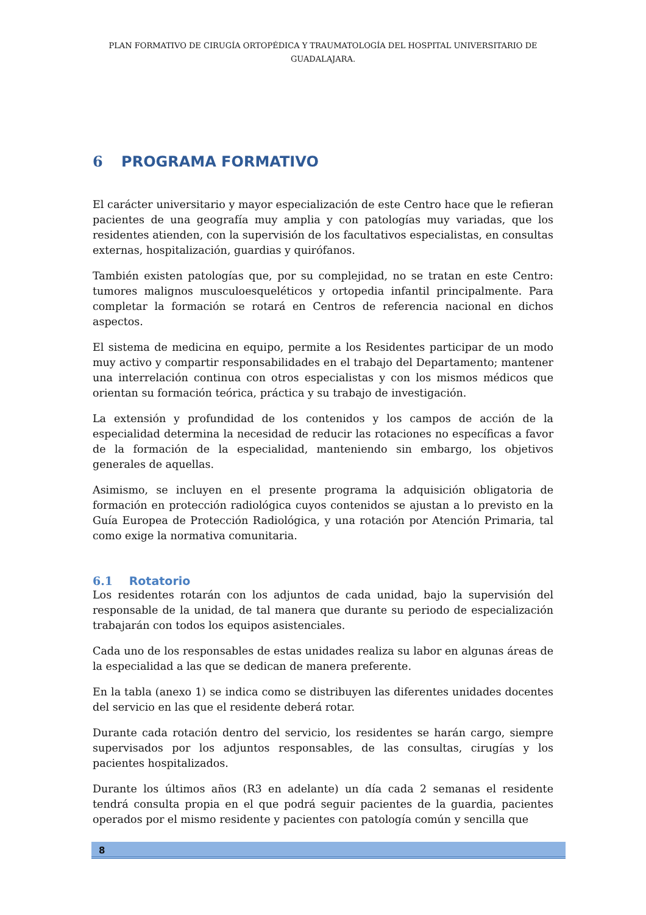PLAN FORMATIVO DE CIRUGÍA ORTOPÉDICA Y TRAUMATOLOGÍA DEL HOSPITAL UNIVERSITARIO DE GUADALAJARA.
6 PROGRAMA FORMATIVO
El carácter universitario y mayor especialización de este Centro hace que le refieran pacientes de una geografía muy amplia y con patologías muy variadas, que los residentes atienden, con la supervisión de los facultativos especialistas, en consultas externas, hospitalización, guardias y quirófanos.
También existen patologías que, por su complejidad, no se tratan en este Centro: tumores malignos musculoesqueléticos y ortopedia infantil principalmente. Para completar la formación se rotará en Centros de referencia nacional en dichos aspectos.
El sistema de medicina en equipo, permite a los Residentes participar de un modo muy activo y compartir responsabilidades en el trabajo del Departamento; mantener una interrelación continua con otros especialistas y con los mismos médicos que orientan su formación teórica, práctica y su trabajo de investigación.
La extensión y profundidad de los contenidos y los campos de acción de la especialidad determina la necesidad de reducir las rotaciones no específicas a favor de la formación de la especialidad, manteniendo sin embargo, los objetivos generales de aquellas.
Asimismo, se incluyen en el presente programa la adquisición obligatoria de formación en protección radiológica cuyos contenidos se ajustan a lo previsto en la Guía Europea de Protección Radiológica, y una rotación por Atención Primaria, tal como exige la normativa comunitaria.
6.1 Rotatorio
Los residentes rotarán con los adjuntos de cada unidad, bajo la supervisión del responsable de la unidad, de tal manera que durante su periodo de especialización trabajarán con todos los equipos asistenciales.
Cada uno de los responsables de estas unidades realiza su labor en algunas áreas de la especialidad a las que se dedican de manera preferente.
En la tabla (anexo 1) se indica como se distribuyen las diferentes unidades docentes del servicio en las que el residente deberá rotar.
Durante cada rotación dentro del servicio, los residentes se harán cargo, siempre supervisados por los adjuntos responsables, de las consultas, cirugías y los pacientes hospitalizados.
Durante los últimos años (R3 en adelante) un día cada 2 semanas el residente tendrá consulta propia en el que podrá seguir pacientes de la guardia, pacientes operados por el mismo residente y pacientes con patología común y sencilla que
8